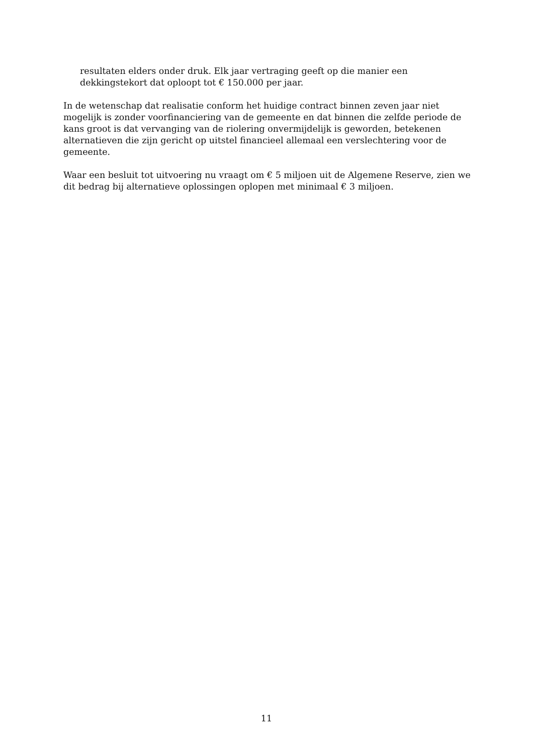resultaten elders onder druk. Elk jaar vertraging geeft op die manier een dekkingstekort dat oploopt tot € 150.000 per jaar.
In de wetenschap dat realisatie conform het huidige contract binnen zeven jaar niet mogelijk is zonder voorfinanciering van de gemeente en dat binnen die zelfde periode de kans groot is dat vervanging van de riolering onvermijdelijk is geworden, betekenen alternatieven die zijn gericht op uitstel financieel allemaal een verslechtering voor de gemeente.
Waar een besluit tot uitvoering nu vraagt om € 5 miljoen uit de Algemene Reserve, zien we dit bedrag bij alternatieve oplossingen oplopen met minimaal € 3 miljoen.
11